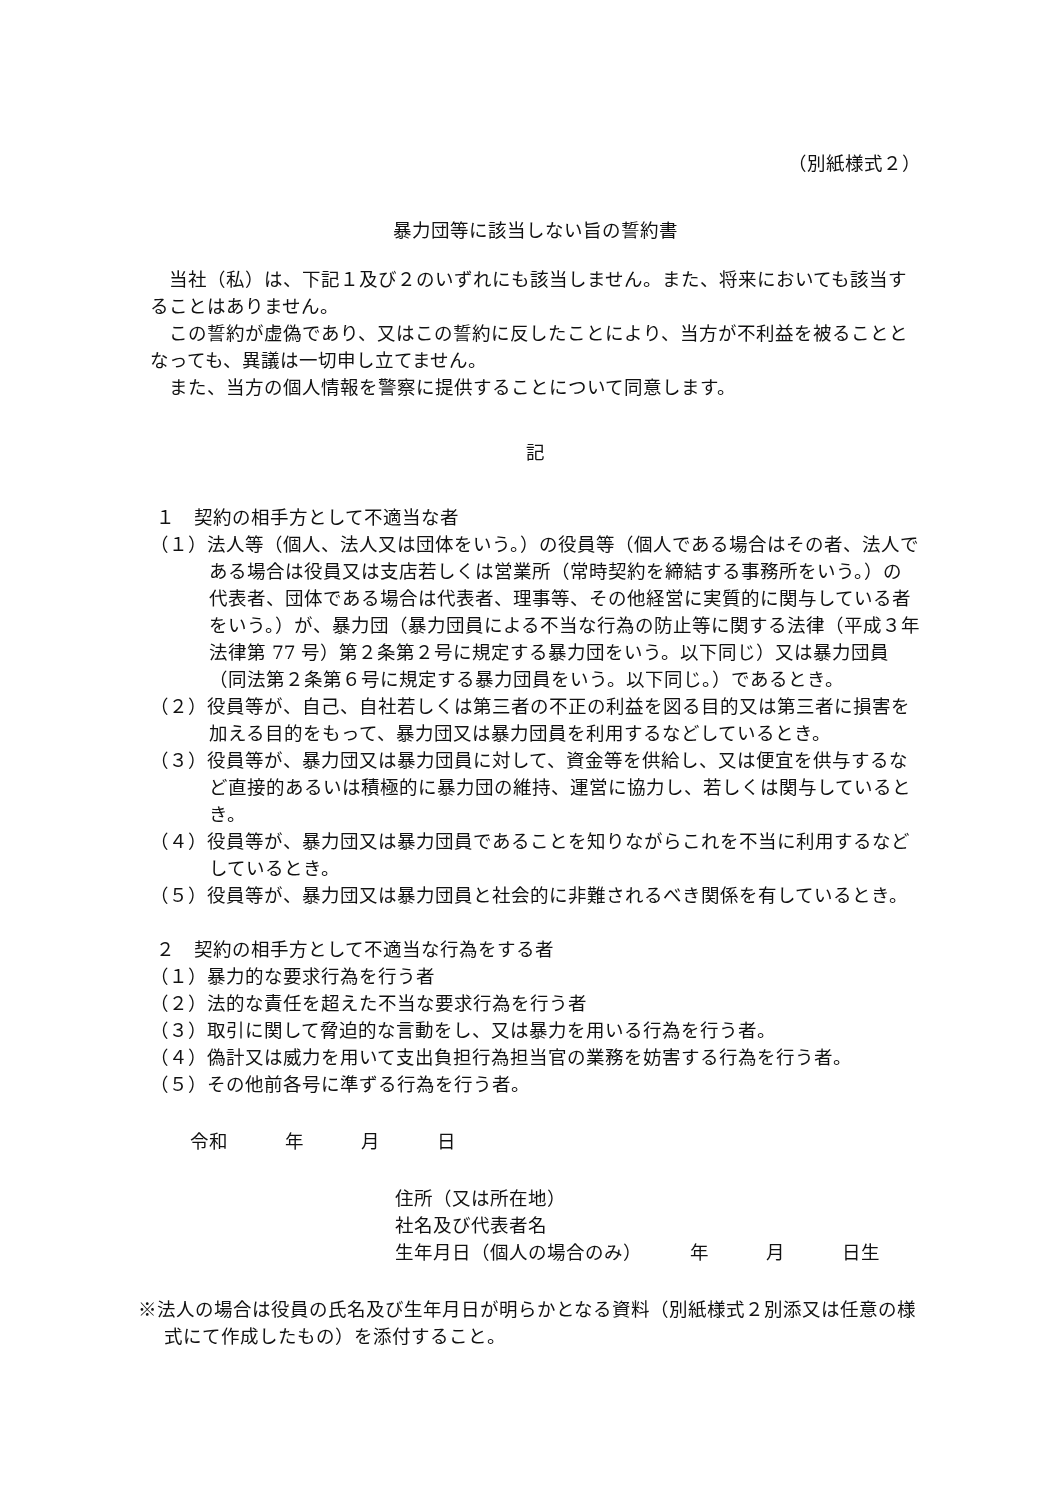（別紙様式２）
暴力団等に該当しない旨の誓約書
当社（私）は、下記１及び２のいずれにも該当しません。また、将来においても該当することはありません。
この誓約が虚偽であり、又はこの誓約に反したことにより、当方が不利益を被ることとなっても、異議は一切申し立てません。
また、当方の個人情報を警察に提供することについて同意します。
記
１　契約の相手方として不適当な者
（１）法人等（個人、法人又は団体をいう。）の役員等（個人である場合はその者、法人である場合は役員又は支店若しくは営業所（常時契約を締結する事務所をいう。）の代表者、団体である場合は代表者、理事等、その他経営に実質的に関与している者をいう。）が、暴力団（暴力団員による不当な行為の防止等に関する法律（平成３年法律第 77 号）第２条第２号に規定する暴力団をいう。以下同じ）又は暴力団員（同法第２条第６号に規定する暴力団員をいう。以下同じ。）であるとき。
（２）役員等が、自己、自社若しくは第三者の不正の利益を図る目的又は第三者に損害を加える目的をもって、暴力団又は暴力団員を利用するなどしているとき。
（３）役員等が、暴力団又は暴力団員に対して、資金等を供給し、又は便宜を供与するなど直接的あるいは積極的に暴力団の維持、運営に協力し、若しくは関与しているとき。
（４）役員等が、暴力団又は暴力団員であることを知りながらこれを不当に利用するなどしているとき。
（５）役員等が、暴力団又は暴力団員と社会的に非難されるべき関係を有しているとき。
２　契約の相手方として不適当な行為をする者
（１）暴力的な要求行為を行う者
（２）法的な責任を超えた不当な要求行為を行う者
（３）取引に関して脅迫的な言動をし、又は暴力を用いる行為を行う者。
（４）偽計又は威力を用いて支出負担行為担当官の業務を妨害する行為を行う者。
（５）その他前各号に準ずる行為を行う者。
令和　　　年　　　月　　　日
住所（又は所在地）
社名及び代表者名
生年月日（個人の場合のみ）　　　年　　　月　　　日生
※法人の場合は役員の氏名及び生年月日が明らかとなる資料（別紙様式２別添又は任意の様式にて作成したもの）を添付すること。